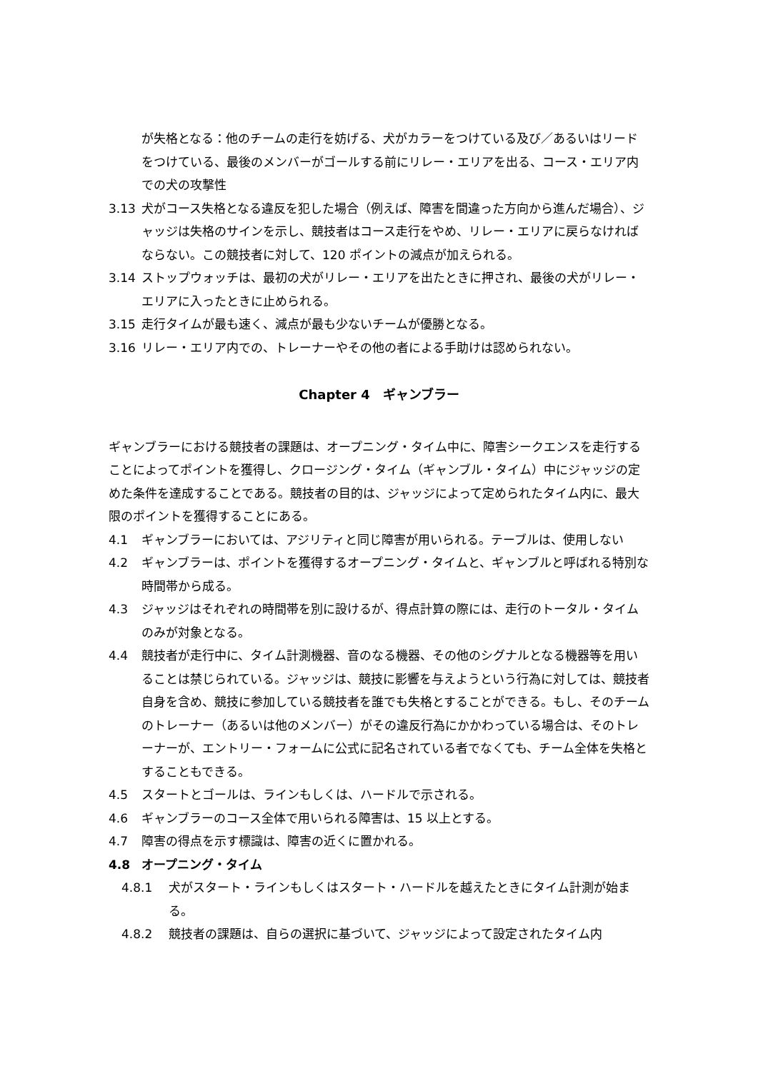が失格となる：他のチームの走行を妨げる、犬がカラーをつけている及び／あるいはリードをつけている、最後のメンバーがゴールする前にリレー・エリアを出る、コース・エリア内での犬の攻撃性
3.13 犬がコース失格となる違反を犯した場合（例えば、障害を間違った方向から進んだ場合）、ジャッジは失格のサインを示し、競技者はコース走行をやめ、リレー・エリアに戻らなければならない。この競技者に対して、120 ポイントの減点が加えられる。
3.14 ストップウォッチは、最初の犬がリレー・エリアを出たときに押され、最後の犬がリレー・エリアに入ったときに止められる。
3.15 走行タイムが最も速く、減点が最も少ないチームが優勝となる。
3.16 リレー・エリア内での、トレーナーやその他の者による手助けは認められない。
Chapter 4　ギャンブラー
ギャンブラーにおける競技者の課題は、オープニング・タイム中に、障害シークエンスを走行することによってポイントを獲得し、クロージング・タイム（ギャンブル・タイム）中にジャッジの定めた条件を達成することである。競技者の目的は、ジャッジによって定められたタイム内に、最大限のポイントを獲得することにある。
4.1 ギャンブラーにおいては、アジリティと同じ障害が用いられる。テーブルは、使用しない
4.2 ギャンブラーは、ポイントを獲得するオープニング・タイムと、ギャンブルと呼ばれる特別な時間帯から成る。
4.3 ジャッジはそれぞれの時間帯を別に設けるが、得点計算の際には、走行のトータル・タイムのみが対象となる。
4.4 競技者が走行中に、タイム計測機器、音のなる機器、その他のシグナルとなる機器等を用いることは禁じられている。ジャッジは、競技に影響を与えようという行為に対しては、競技者自身を含め、競技に参加している競技者を誰でも失格とすることができる。もし、そのチームのトレーナー（あるいは他のメンバー）がその違反行為にかかわっている場合は、そのトレーナーが、エントリー・フォームに公式に記名されている者でなくても、チーム全体を失格とすることもできる。
4.5 スタートとゴールは、ラインもしくは、ハードルで示される。
4.6 ギャンブラーのコース全体で用いられる障害は、15 以上とする。
4.7 障害の得点を示す標識は、障害の近くに置かれる。
4.8 オープニング・タイム
4.8.1 犬がスタート・ラインもしくはスタート・ハードルを越えたときにタイム計測が始まる。
4.8.2 競技者の課題は、自らの選択に基づいて、ジャッジによって設定されたタイム内